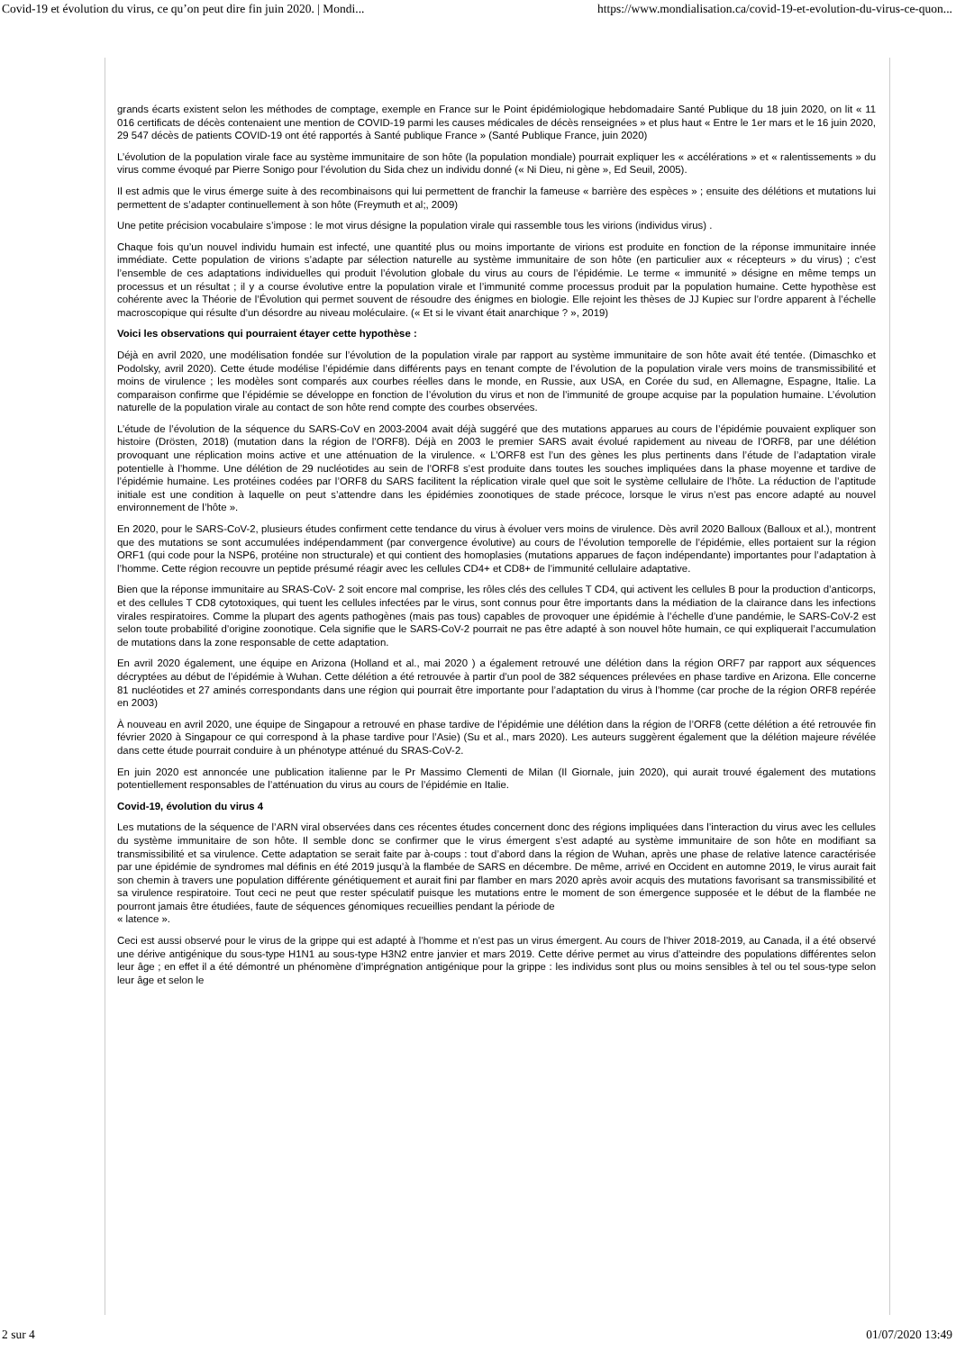Covid-19 et évolution du virus, ce qu’on peut dire fin juin 2020. | Mondi... https://www.mondialisation.ca/covid-19-et-evolution-du-virus-ce-quon...
grands écarts existent selon les méthodes de comptage, exemple en France sur le Point épidémiologique hebdomadaire Santé Publique du 18 juin 2020, on lit « 11 016 certificats de décès contenaient une mention de COVID-19 parmi les causes médicales de décès renseignées » et plus haut « Entre le 1er mars et le 16 juin 2020, 29 547 décès de patients COVID-19 ont été rapportés à Santé publique France » (Santé Publique France, juin 2020)
L’évolution de la population virale face au système immunitaire de son hôte (la population mondiale) pourrait expliquer les « accélérations » et « ralentissements » du virus comme évoqué par Pierre Sonigo pour l’évolution du Sida chez un individu donné (« Ni Dieu, ni gène », Ed Seuil, 2005).
Il est admis que le virus émerge suite à des recombinaisons qui lui permettent de franchir la fameuse « barrière des espèces » ; ensuite des délétions et mutations lui permettent de s’adapter continuellement à son hôte (Freymuth et al;, 2009)
Une petite précision vocabulaire s’impose : le mot virus désigne la population virale qui rassemble tous les virions (individus virus) .
Chaque fois qu’un nouvel individu humain est infecté, une quantité plus ou moins importante de virions est produite en fonction de la réponse immunitaire innée immédiate. Cette population de virions s’adapte par sélection naturelle au système immunitaire de son hôte (en particulier aux « récepteurs » du virus) ; c’est l’ensemble de ces adaptations individuelles qui produit l’évolution globale du virus au cours de l’épidémie. Le terme « immunité » désigne en même temps un processus et un résultat ; il y a course évolutive entre la population virale et l’immunité comme processus produit par la population humaine. Cette hypothèse est cohérente avec la Théorie de l’Évolution qui permet souvent de résoudre des énigmes en biologie. Elle rejoint les thèses de JJ Kupiec sur l’ordre apparent à l’échelle macroscopique qui résulte d’un désordre au niveau moléculaire. (« Et si le vivant était anarchique ? », 2019)
Voici les observations qui pourraient étayer cette hypothèse :
Déjà en avril 2020, une modélisation fondée sur l’évolution de la population virale par rapport au système immunitaire de son hôte avait été tentée. (Dimaschko et Podolsky, avril 2020). Cette étude modélise l’épidémie dans différents pays en tenant compte de l’évolution de la population virale vers moins de transmissibilité et moins de virulence ; les modèles sont comparés aux courbes réelles dans le monde, en Russie, aux USA, en Corée du sud, en Allemagne, Espagne, Italie. La comparaison confirme que l’épidémie se développe en fonction de l’évolution du virus et non de l’immunité de groupe acquise par la population humaine. L’évolution naturelle de la population virale au contact de son hôte rend compte des courbes observées.
L’étude de l’évolution de la séquence du SARS-CoV en 2003-2004 avait déjà suggéré que des mutations apparues au cours de l’épidémie pouvaient expliquer son histoire (Drösten, 2018) (mutation dans la région de l’ORF8). Déjà en 2003 le premier SARS avait évolué rapidement au niveau de l’ORF8, par une délétion provoquant une réplication moins active et une atténuation de la virulence. « L’ORF8 est l’un des gènes les plus pertinents dans l’étude de l’adaptation virale potentielle à l’homme. Une délétion de 29 nucléotides au sein de l’ORF8 s’est produite dans toutes les souches impliquées dans la phase moyenne et tardive de l’épidémie humaine. Les protéines codées par l’ORF8 du SARS facilitent la réplication virale quel que soit le système cellulaire de l’hôte. La réduction de l’aptitude initiale est une condition à laquelle on peut s’attendre dans les épidémies zoonotiques de stade précoce, lorsque le virus n’est pas encore adapté au nouvel environnement de l’hôte ».
En 2020, pour le SARS-CoV-2, plusieurs études confirment cette tendance du virus à évoluer vers moins de virulence. Dès avril 2020 Balloux (Balloux et al.), montrent que des mutations se sont accumulées indépendamment (par convergence évolutive) au cours de l’évolution temporelle de l’épidémie, elles portaient sur la région ORF1 (qui code pour la NSP6, protéine non structurale) et qui contient des homoplasies (mutations apparues de façon indépendante) importantes pour l’adaptation à l’homme. Cette région recouvre un peptide présumé réagir avec les cellules CD4+ et CD8+ de l’immunité cellulaire adaptative.
Bien que la réponse immunitaire au SRAS-CoV- 2 soit encore mal comprise, les rôles clés des cellules T CD4, qui activent les cellules B pour la production d’anticorps, et des cellules T CD8 cytotoxiques, qui tuent les cellules infectées par le virus, sont connus pour être importants dans la médiation de la clairance dans les infections virales respiratoires. Comme la plupart des agents pathogènes (mais pas tous) capables de provoquer une épidémie à l’échelle d’une pandémie, le SARS-CoV-2 est selon toute probabilité d’origine zoonotique. Cela signifie que le SARS-CoV-2 pourrait ne pas être adapté à son nouvel hôte humain, ce qui expliquerait l’accumulation de mutations dans la zone responsable de cette adaptation.
En avril 2020 également, une équipe en Arizona (Holland et al., mai 2020 ) a également retrouvé une délétion dans la région ORF7 par rapport aux séquences décryptées au début de l’épidémie à Wuhan. Cette délétion a été retrouvée à partir d’un pool de 382 séquences prélevées en phase tardive en Arizona. Elle concerne 81 nucléotides et 27 aminés correspondants dans une région qui pourrait être importante pour l’adaptation du virus à l’homme (car proche de la région ORF8 repérée en 2003)
À nouveau en avril 2020, une équipe de Singapour a retrouvé en phase tardive de l’épidémie une délétion dans la région de l’ORF8 (cette délétion a été retrouvée fin février 2020 à Singapour ce qui correspond à la phase tardive pour l’Asie) (Su et al., mars 2020). Les auteurs suggèrent également que la délétion majeure révélée dans cette étude pourrait conduire à un phénotype atténué du SRAS-CoV-2.
En juin 2020 est annoncée une publication italienne par le Pr Massimo Clementi de Milan (Il Giornale, juin 2020), qui aurait trouvé également des mutations potentiellement responsables de l’atténuation du virus au cours de l’épidémie en Italie.
Covid-19, évolution du virus 4
Les mutations de la séquence de l’ARN viral observées dans ces récentes études concernent donc des régions impliquées dans l’interaction du virus avec les cellules du système immunitaire de son hôte. Il semble donc se confirmer que le virus émergent s’est adapté au système immunitaire de son hôte en modifiant sa transmissibilité et sa virulence. Cette adaptation se serait faite par à-coups : tout d’abord dans la région de Wuhan, après une phase de relative latence caractérisée par une épidémie de syndromes mal définis en été 2019 jusqu’à la flambée de SARS en décembre. De même, arrivé en Occident en automne 2019, le virus aurait fait son chemin à travers une population différente génétiquement et aurait fini par flamber en mars 2020 après avoir acquis des mutations favorisant sa transmissibilité et sa virulence respiratoire. Tout ceci ne peut que rester spéculatif puisque les mutations entre le moment de son émergence supposée et le début de la flambée ne pourront jamais être étudiées, faute de séquences génomiques recueillies pendant la période de
« latence ».
Ceci est aussi observé pour le virus de la grippe qui est adapté à l’homme et n’est pas un virus émergent. Au cours de l’hiver 2018-2019, au Canada, il a été observé une dérive antigénique du sous-type H1N1 au sous-type H3N2 entre janvier et mars 2019. Cette dérive permet au virus d’atteindre des populations différentes selon leur âge ; en effet il a été démontré un phénomène d’imprégnation antigénique pour la grippe : les individus sont plus ou moins sensibles à tel ou tel sous-type selon leur âge et selon le
2 sur 4 01/07/2020 13:49